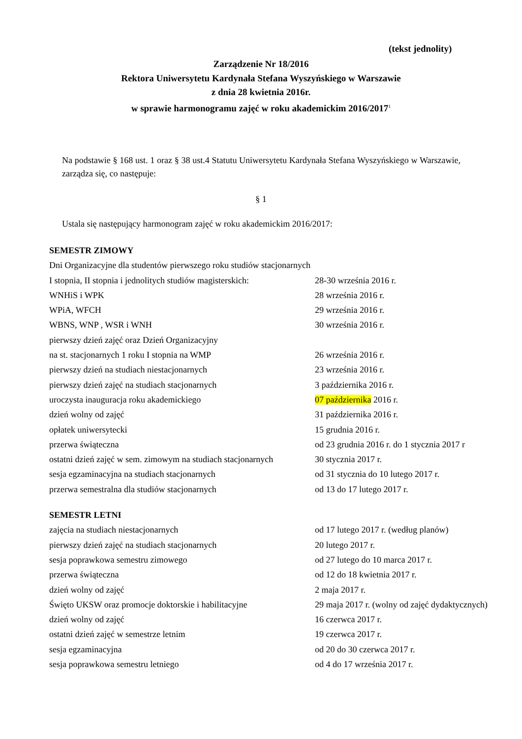(tekst jednolity)
Zarządzenie Nr 18/2016
Rektora Uniwersytetu Kardynała Stefana Wyszyńskiego w Warszawie
z dnia 28 kwietnia 2016r.
w sprawie harmonogramu zajęć w roku akademickim 2016/2017<sup>1</sup>
Na podstawie § 168 ust. 1 oraz § 38 ust.4 Statutu Uniwersytetu Kardynała Stefana Wyszyńskiego w Warszawie, zarządza się, co następuje:
§ 1
Ustala się następujący harmonogram zajęć w roku akademickim 2016/2017:
| SEMESTR ZIMOWY | |
| Dni Organizacyjne dla studentów pierwszego roku studiów stacjonarnych | |
| I stopnia, II stopnia i jednolitych studiów magisterskich: | 28-30 września 2016 r. |
| WNHiS i WPK | 28 września 2016 r. |
| WPiA, WFCH | 29 września 2016 r. |
| WBNS, WNP , WSR i WNH | 30 września 2016 r. |
| pierwszy dzień zajęć oraz Dzień Organizacyjny | |
| na st. stacjonarnych 1 roku I stopnia na WMP | 26 września 2016 r. |
| pierwszy dzień na studiach niestacjonarnych | 23 września 2016 r. |
| pierwszy dzień zajęć na studiach stacjonarnych | 3 października 2016 r. |
| uroczysta inauguracja roku akademickiego | 07 października 2016 r. |
| dzień wolny od zajęć | 31 października 2016 r. |
| opłatek uniwersytecki | 15 grudnia 2016 r. |
| przerwa świąteczna | od 23 grudnia 2016 r. do 1 stycznia 2017 r |
| ostatni dzień zajęć w sem. zimowym na studiach stacjonarnych | 30 stycznia 2017 r. |
| sesja egzaminacyjna na studiach stacjonarnych | od 31 stycznia do 10 lutego 2017 r. |
| przerwa semestralna dla studiów stacjonarnych | od 13 do 17 lutego 2017 r. |
| SEMESTR LETNI | |
| zajęcia na studiach niestacjonarnych | od 17 lutego 2017 r. (według planów) |
| pierwszy dzień zajęć na studiach stacjonarnych | 20 lutego 2017 r. |
| sesja poprawkowa semestru zimowego | od 27 lutego do 10 marca 2017 r. |
| przerwa świąteczna | od 12 do 18 kwietnia 2017 r. |
| dzień wolny od zajęć | 2 maja 2017 r. |
| Święto UKSW oraz promocje doktorskie i habilitacyjne | 29 maja 2017 r. (wolny od zajęć dydaktycznych) |
| dzień wolny od zajęć | 16 czerwca 2017 r. |
| ostatni dzień zajęć w semestrze letnim | 19 czerwca 2017 r. |
| sesja egzaminacyjna | od 20 do 30 czerwca 2017 r. |
| sesja poprawkowa semestru letniego | od 4 do 17 września 2017 r. |